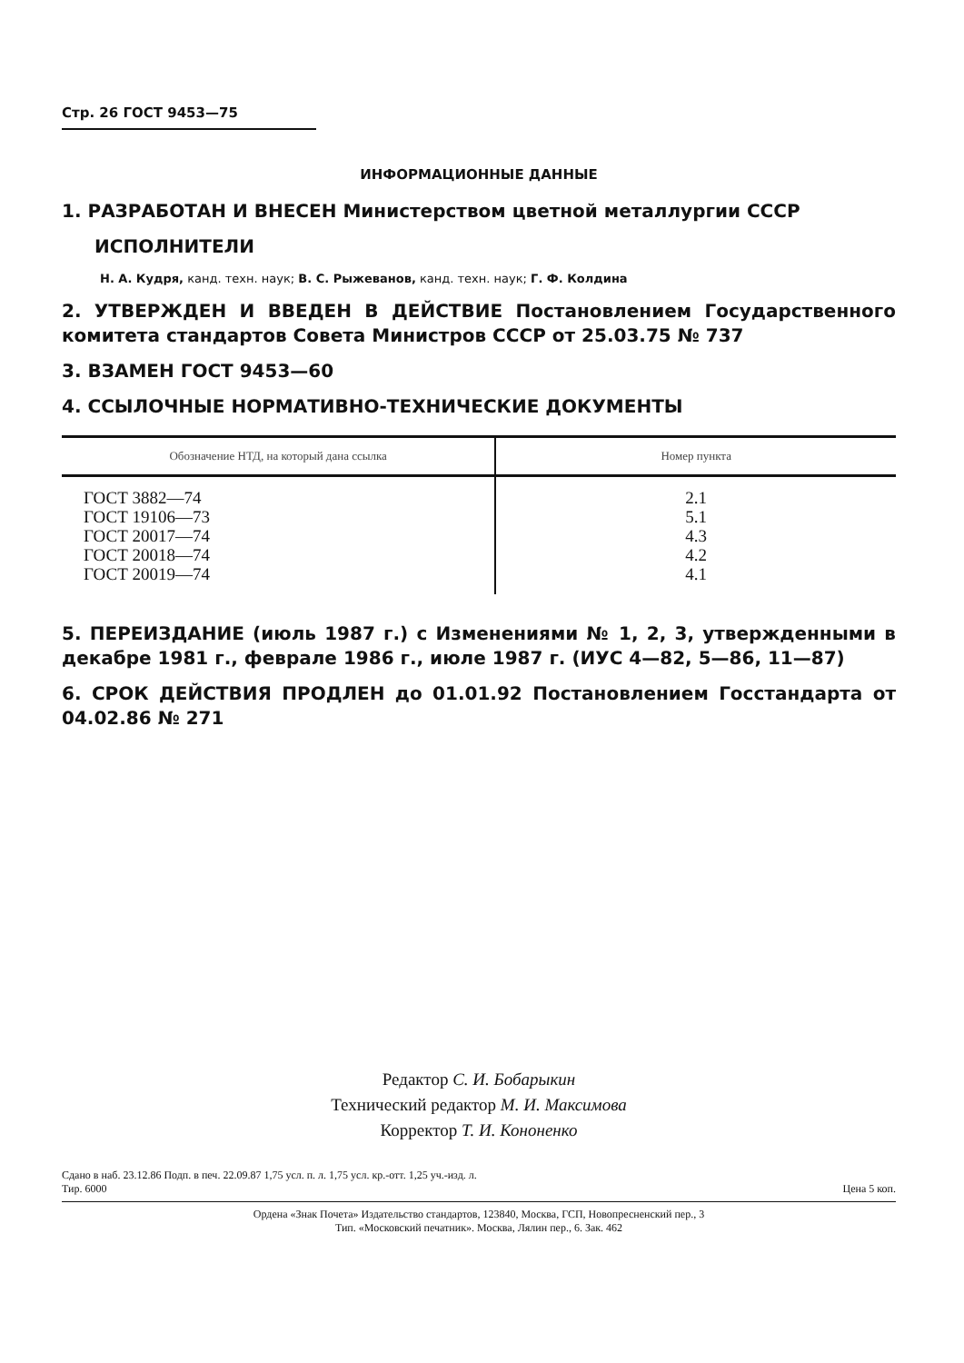Стр. 26 ГОСТ 9453—75
ИНФОРМАЦИОННЫЕ ДАННЫЕ
1. РАЗРАБОТАН И ВНЕСЕН Министерством цветной металлургии СССР
ИСПОЛНИТЕЛИ
Н. А. Кудря, канд. техн. наук; В. С. Рыжеванов, канд. техн. наук; Г. Ф. Колдина
2. УТВЕРЖДЕН И ВВЕДЕН В ДЕЙСТВИЕ Постановлением Государственного комитета стандартов Совета Министров СССР от 25.03.75 № 737
3. ВЗАМЕН ГОСТ 9453—60
4. ССЫЛОЧНЫЕ НОРМАТИВНО-ТЕХНИЧЕСКИЕ ДОКУМЕНТЫ
| Обозначение НТД, на который дана ссылка | Номер пункта |
| --- | --- |
| ГОСТ 3882—74 ГОСТ 19106—73 ГОСТ 20017—74 ГОСТ 20018—74 ГОСТ 20019—74 | 2.1 5.1 4.3 4.2 4.1 |
5. ПЕРЕИЗДАНИЕ (июль 1987 г.) с Изменениями № 1, 2, 3, утвержденными в декабре 1981 г., феврале 1986 г., июле 1987 г. (ИУС 4—82, 5—86, 11—87)
6. СРОК ДЕЙСТВИЯ ПРОДЛЕН до 01.01.92 Постановлением Госстандарта от 04.02.86 № 271
Редактор С. И. Бобарыкин
Технический редактор М. И. Максимова
Корректор Т. И. Кононенко
Сдано в наб. 23.12.86 Подп. в печ. 22.09.87 1,75 усл. п. л. 1,75 усл. кр.-отт. 1,25 уч.-изд. л.
Тир. 6000 Цена 5 коп.
Ордена «Знак Почета» Издательство стандартов, 123840, Москва, ГСП, Новопресненский пер., 3
Тип. «Московский печатник». Москва, Лялин пер., 6. Зак. 462